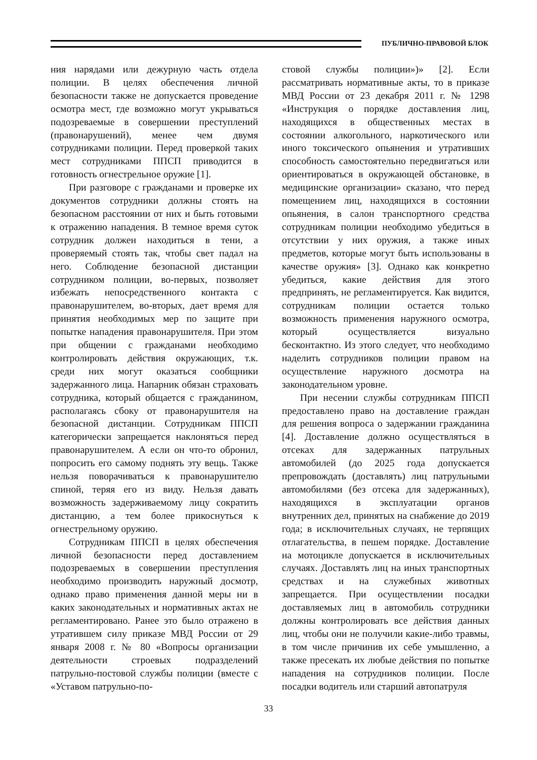ПУБЛИЧНО-ПРАВОВОЙ БЛОК
ния нарядами или дежурную часть отдела полиции. В целях обеспечения личной безопасности также не допускается проведение осмотра мест, где возможно могут укрываться подозреваемые в совершении преступлений (правонарушений), менее чем двумя сотрудниками полиции. Перед проверкой таких мест сотрудниками ППСП приводится в готовность огнестрельное оружие [1].
При разговоре с гражданами и проверке их документов сотрудники должны стоять на безопасном расстоянии от них и быть готовыми к отражению нападения. В темное время суток сотрудник должен находиться в тени, а проверяемый стоять так, чтобы свет падал на него. Соблюдение безопасной дистанции сотрудником полиции, во-первых, позволяет избежать непосредственного контакта с правонарушителем, во-вторых, дает время для принятия необходимых мер по защите при попытке нападения правонарушителя. При этом при общении с гражданами необходимо контролировать действия окружающих, т.к. среди них могут оказаться сообщники задержанного лица. Напарник обязан страховать сотрудника, который общается с гражданином, располагаясь сбоку от правонарушителя на безопасной дистанции. Сотрудникам ППСП категорически запрещается наклоняться перед правонарушителем. А если он что-то обронил, попросить его самому поднять эту вещь. Также нельзя поворачиваться к правонарушителю спиной, теряя его из виду. Нельзя давать возможность задерживаемому лицу сократить дистанцию, а тем более прикоснуться к огнестрельному оружию.
Сотрудникам ППСП в целях обеспечения личной безопасности перед доставлением подозреваемых в совершении преступления необходимо производить наружный досмотр, однако право применения данной меры ни в каких законодательных и нормативных актах не регламентировано. Ранее это было отражено в утратившем силу приказе МВД России от 29 января 2008 г. № 80 «Вопросы организации деятельности строевых подразделений патрульно-постовой службы полиции (вместе с «Уставом патрульно-по-
стовой службы полиции»)» [2]. Если рассматривать нормативные акты, то в приказе МВД России от 23 декабря 2011 г. № 1298 «Инструкция о порядке доставления лиц, находящихся в общественных местах в состоянии алкогольного, наркотического или иного токсического опьянения и утративших способность самостоятельно передвигаться или ориентироваться в окружающей обстановке, в медицинские организации» сказано, что перед помещением лиц, находящихся в состоянии опьянения, в салон транспортного средства сотрудникам полиции необходимо убедиться в отсутствии у них оружия, а также иных предметов, которые могут быть использованы в качестве оружия» [3]. Однако как конкретно убедиться, какие действия для этого предпринять, не регламентируется. Как видится, сотрудникам полиции остается только возможность применения наружного осмотра, который осуществляется визуально бесконтактно. Из этого следует, что необходимо наделить сотрудников полиции правом на осуществление наружного досмотра на законодательном уровне.
При несении службы сотрудникам ППСП предоставлено право на доставление граждан для решения вопроса о задержании гражданина [4]. Доставление должно осуществляться в отсеках для задержанных патрульных автомобилей (до 2025 года допускается препровождать (доставлять) лиц патрульными автомобилями (без отсека для задержанных), находящихся в эксплуатации органов внутренних дел, принятых на снабжение до 2019 года; в исключительных случаях, не терпящих отлагательства, в пешем порядке. Доставление на мотоцикле допускается в исключительных случаях. Доставлять лиц на иных транспортных средствах и на служебных животных запрещается. При осуществлении посадки доставляемых лиц в автомобиль сотрудники должны контролировать все действия данных лиц, чтобы они не получили какие-либо травмы, в том числе причинив их себе умышленно, а также пресекать их любые действия по попытке нападения на сотрудников полиции. После посадки водитель или старший автопатруля
33